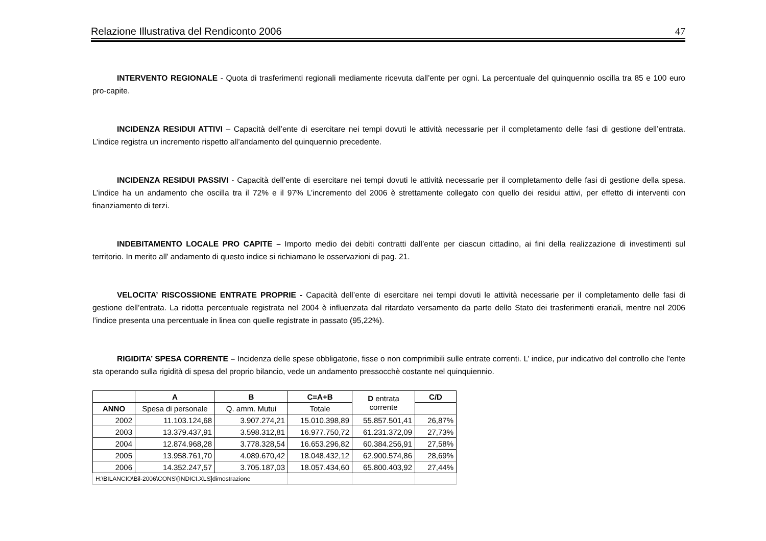Relazione Illustrativa del Rendiconto 2006 47
INTERVENTO REGIONALE - Quota di trasferimenti regionali mediamente ricevuta dall’ente per ogni. La percentuale del quinquennio oscilla tra 85 e 100 euro pro-capite.
INCIDENZA RESIDUI ATTIVI – Capacità dell’ente di esercitare nei tempi dovuti le attività necessarie per il completamento delle fasi di gestione dell’entrata. L’indice registra un incremento rispetto all’andamento del quinquennio precedente.
INCIDENZA RESIDUI PASSIVI - Capacità dell’ente di esercitare nei tempi dovuti le attività necessarie per il completamento delle fasi di gestione della spesa. L’indice ha un andamento che oscilla tra il 72% e il 97% L’incremento del 2006 è strettamente collegato con quello dei residui attivi, per effetto di interventi con finanziamento di terzi.
INDEBITAMENTO LOCALE PRO CAPITE – Importo medio dei debiti contratti dall’ente per ciascun cittadino, ai fini della realizzazione di investimenti sul territorio. In merito all’ andamento di questo indice si richiamano le osservazioni di pag. 21.
VELOCITA’ RISCOSSIONE ENTRATE PROPRIE - Capacità dell’ente di esercitare nei tempi dovuti le attività necessarie per il completamento delle fasi di gestione dell’entrata. La ridotta percentuale registrata nel 2004 è influenzata dal ritardato versamento da parte dello Stato dei trasferimenti erariali, mentre nel 2006 l’indice presenta una percentuale in linea con quelle registrate in passato (95,22%).
RIGIDITA’ SPESA CORRENTE – Incidenza delle spese obbligatorie, fisse o non comprimibili sulle entrate correnti. L’ indice, pur indicativo del controllo che l’ente sta operando sulla rigidità di spesa del proprio bilancio, vede un andamento pressocchè costante nel quinquiennio.
| | A | B | C=A+B | D entrata corrente | C/D |
| --- | --- | --- | --- | --- | --- |
| ANNO | Spesa di personale | Q. amm. Mutui | Totale | | |
| 2002 | 11.103.124,68 | 3.907.274,21 | 15.010.398,89 | 55.857.501,41 | 26,87% |
| 2003 | 13.379.437,91 | 3.598.312,81 | 16.977.750,72 | 61.231.372,09 | 27,73% |
| 2004 | 12.874.968,28 | 3.778.328,54 | 16.653.296,82 | 60.384.256,91 | 27,58% |
| 2005 | 13.958.761,70 | 4.089.670,42 | 18.048.432,12 | 62.900.574,86 | 28,69% |
| 2006 | 14.352.247,57 | 3.705.187,03 | 18.057.434,60 | 65.800.403,92 | 27,44% |
| H:\BILANCIO\Bil-2006\CONS\[INDICI.XLS]dimostrazione | | | | | |